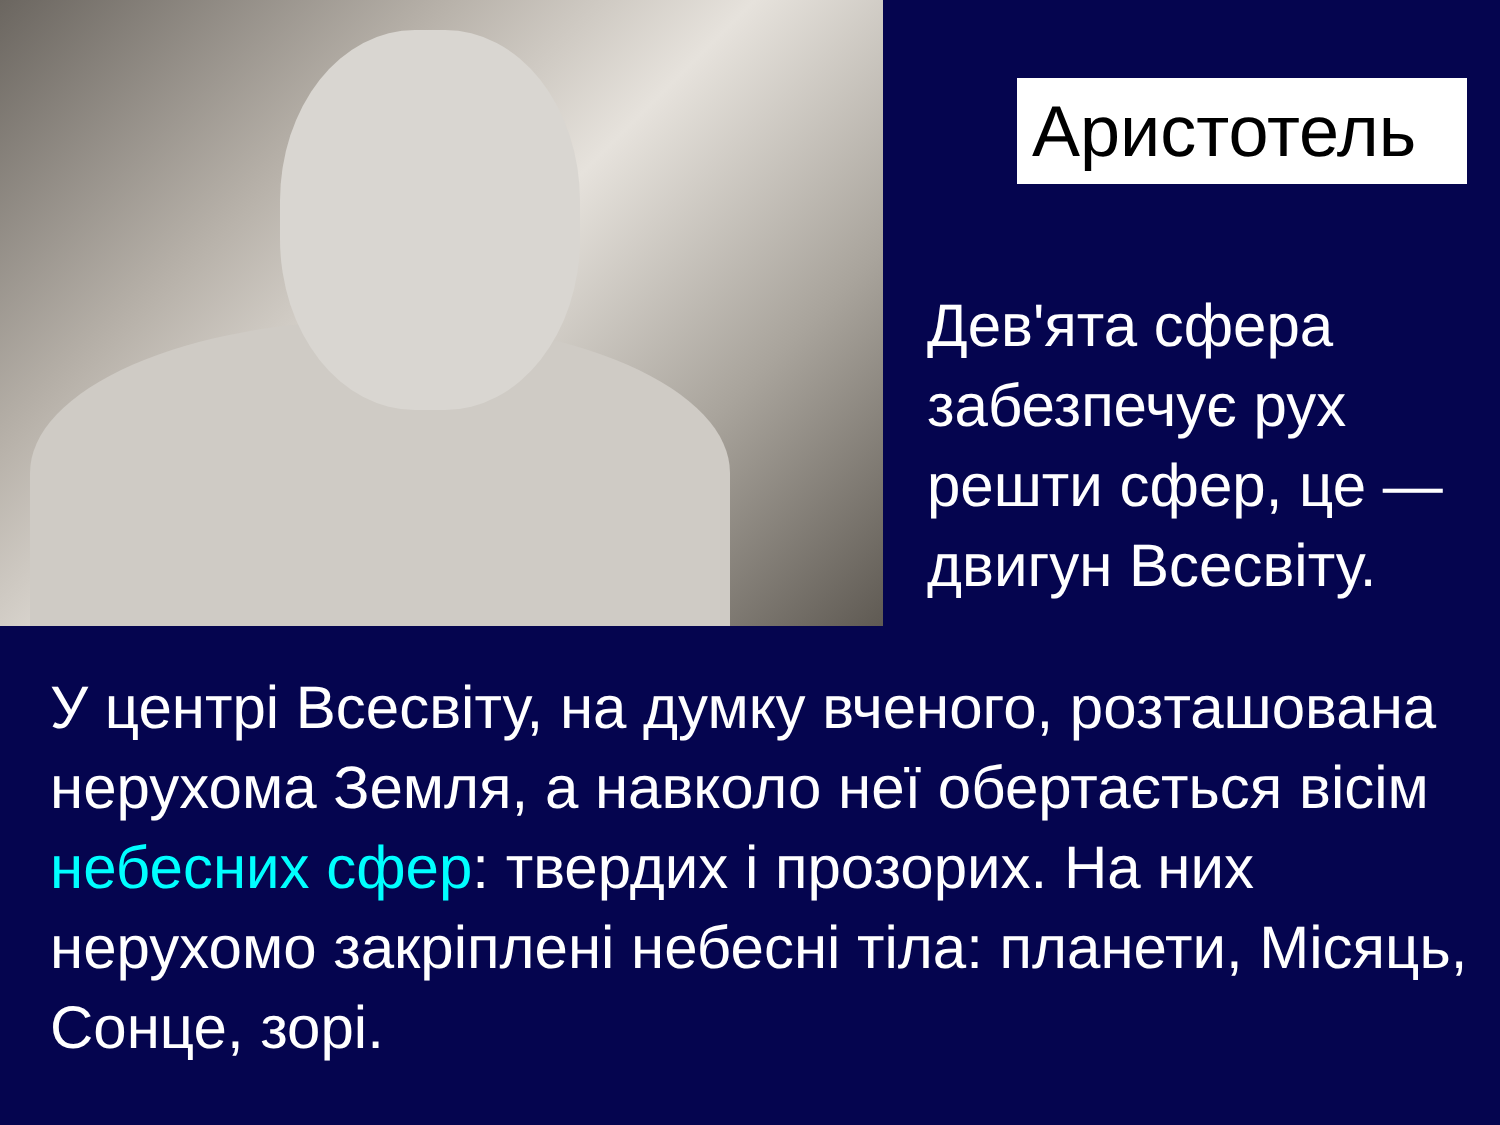Аристотель
Дев'ята сфера забезпечує рух решти сфер, це — двигун Всесвіту.
У центрі Всесвіту, на думку вченого, розташована нерухома Земля, а навколо неї обертається вісім небесних сфер: твердих і прозорих. На них нерухомо закріплені небесні тіла: планети, Місяць, Сонце, зорі.